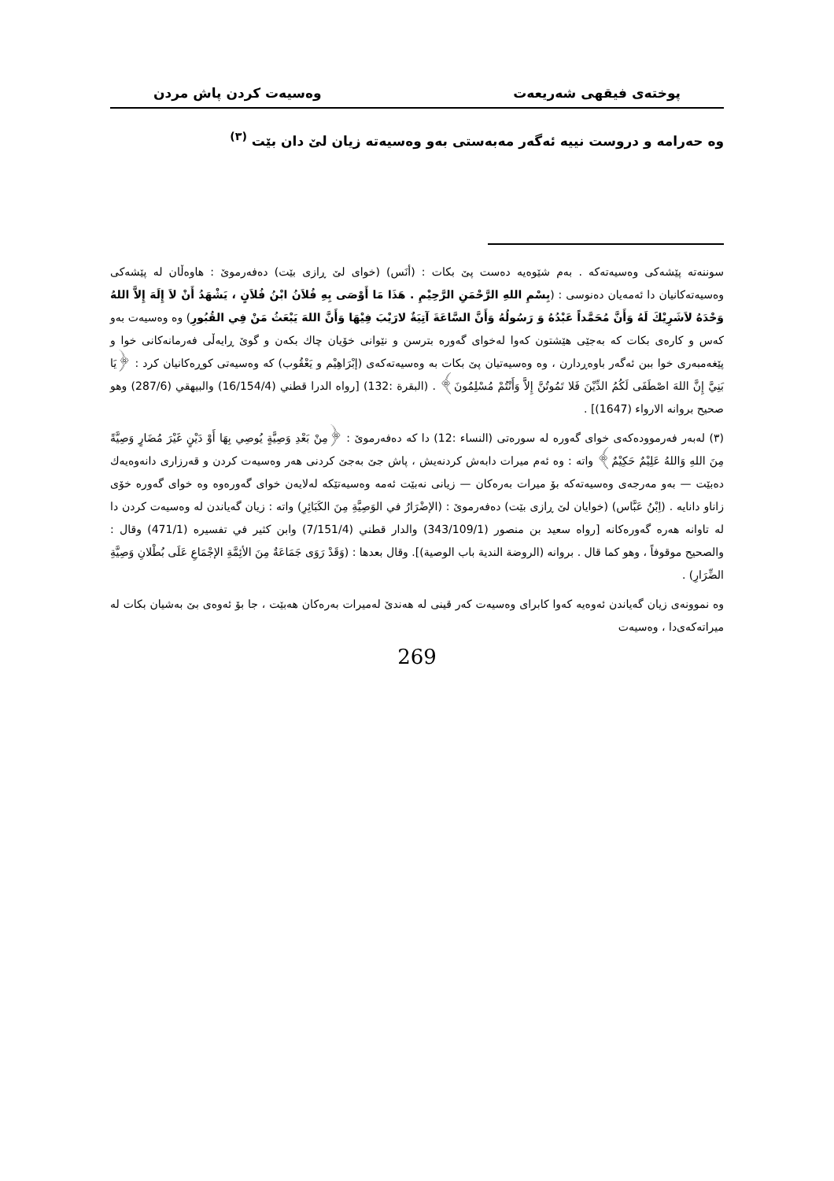پوختەی فیقهی شەریعەت وەسیەت کردن پاش مردن
وە حەرامە و دروست نییە ئەگەر مەبەستی بەو وەسیەتە زیان لێ دان بێت <sup>(٣)</sup>
سوننەتە پێشەکی وەسیەتەکە . بەم شێوەیە دەست پێ بکات : (أنَس) (خوای لێ ڕازی بێت) دەفەرموێ : هاوەڵان لە پێشەکی وەسیەتەکانیان دا ئەمەیان دەنوسی : (بِسْمِ اللهِ الرَّحْمَنِ الرَّحِيْمِ . هَذَا مَا أَوْصَى بِهِ فُلاَنُ ابْنُ فُلاَنٍ ، يَشْهَدُ أَنْ لاَ إِلَهَ إِلاَّ اللهُ وَحْدَهُ لاَشَرِيْكَ لَهُ وَأَنَّ مُحَمَّداً عَبْدُهُ وَ رَسُولُهُ وَأَنَّ السَّاعَةَ آتِيَةٌ لارَيْبَ فِيْهَا وَأَنَّ اللهَ يَبْعَثُ مَنْ فِي القُبُورِ) وە وەسیەت بەو کەس و کارەی بکات کە بەجێی هێشتون کەوا لەخوای گەورە بترسن و نێوانی خۆیان چاك بكەن و گوێ ڕایەڵی فەرمانەکانی خوا و پێغەمبەری خوا ببن ئەگەر باوەڕدارن ، وە وەسیەتیان پێ بکات بە وەسیەتەکەی (إبْرَاهِيْم و يَعْقُوب) کە وەسیەتی کوڕەکانیان کرد : ﴿يَا بَنِيَّ إِنَّ اللهَ اصْطَفَى لَكُمُ الدِّيْنَ فَلا تَمُوتُنَّ إِلاَّ وَأَنْتُمْ مُسْلِمُونَ﴾ . (البقرة :132) [رواه الدرا قطني (16/154/4) والبيهقي (287/6) وهو صحيح بروانه الارواء (1647)] .
(٣) لەبەر فەرموودەکەی خوای گەورە لە سورەتی (النساء :12) دا کە دەفەرموێ : ﴿مِنْ بَعْدِ وَصِيَّةٍ يُوصِي بِهَا أَوْ دَيْنٍ غَيْرَ مُضَارٍ وَصِيَّةً مِنَ اللهِ وَاللهُ عَلِيْمٌ حَكِيْمٌ﴾ واتە : وە ئەم میرات دابەش کردنەیش ، پاش جێ بەجێ کردنی هەر وەسیەت کردن و قەرزاری دانەوەیەك دەبێت — بەو مەرجەی وەسیەتەکە بۆ میرات بەرەکان — زیانی نەبێت ئەمە وەسیەتێکە لەلایەن خوای گەورەوە وە خوای گەورە خۆی زاناو دانایە . (اِبْنُ عَبَّاس) (خوایان لێ ڕازی بێت) دەفەرموێ : (الإضْرَارُ في الوَصِيَّةِ مِنَ الكَبَائِرِ) واتە : زیان گەیاندن لە وەسیەت کردن دا لە تاوانە هەرە گەورەکانە [رواه سعيد بن منصور (343/109/1) والدار قطني (7/151/4) وابن كثير في تفسيره (471/1) وقال : والصحيح موقوفاً ، وهو كما قال . بروانه (الروضة الندية باب الوصية)]. وقال بعدها : (وَقَدْ رَوَى جَمَاعَةٌ مِنَ الأئِمَّةِ الإجْمَاعِ عَلَى بُطْلانِ وَصِيَّةِ الضِّرَارِ) .
وە نموونەی زیان گەیاندن ئەوەیە کەوا کابرای وەسیەت کەر قینی لە هەندێ لەمیرات بەرەکان هەبێت ، جا بۆ ئەوەی بێ بەشیان بکات لە میراتەکەی‌دا ، وەسیەت
269